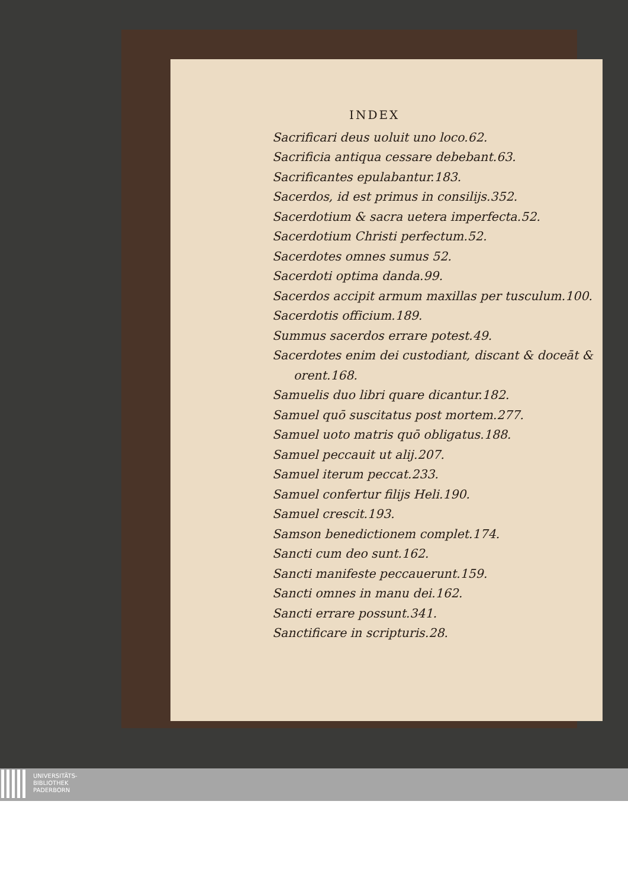INDEX
Sacrificari deus uoluit uno loco.62.
Sacrificia antiqua cessare debebant.63.
Sacrificantes epulabantur.183.
Sacerdos, id est primus in consilijs.352.
Sacerdotium & sacra uetera imperfecta.52.
Sacerdotium Christi perfectum.52.
Sacerdotes omnes sumus 52.
Sacerdoti optima danda.99.
Sacerdos accipit armum maxillas per tusculum.100.
Sacerdotis officium.189.
Summus sacerdos errare potest.49.
Sacerdotes enim dei custodiant, discant & doceāt &
orent.168.
Samuelis duo libri quare dicantur.182.
Samuel quō suscitatus post mortem.277.
Samuel uoto matris quō obligatus.188.
Samuel peccauit ut alij.207.
Samuel iterum peccat.233.
Samuel confertur filijs Heli.190.
Samuel crescit.193.
Samson benedictionem complet.174.
Sancti cum deo sunt.162.
Sancti manifeste peccauerunt.159.
Sancti omnes in manu dei.162.
Sancti errare possunt.341.
Sanctificare in scripturis.28.
UNIVERSITÄTS-
BIBLIOTHEK
PADERBORN